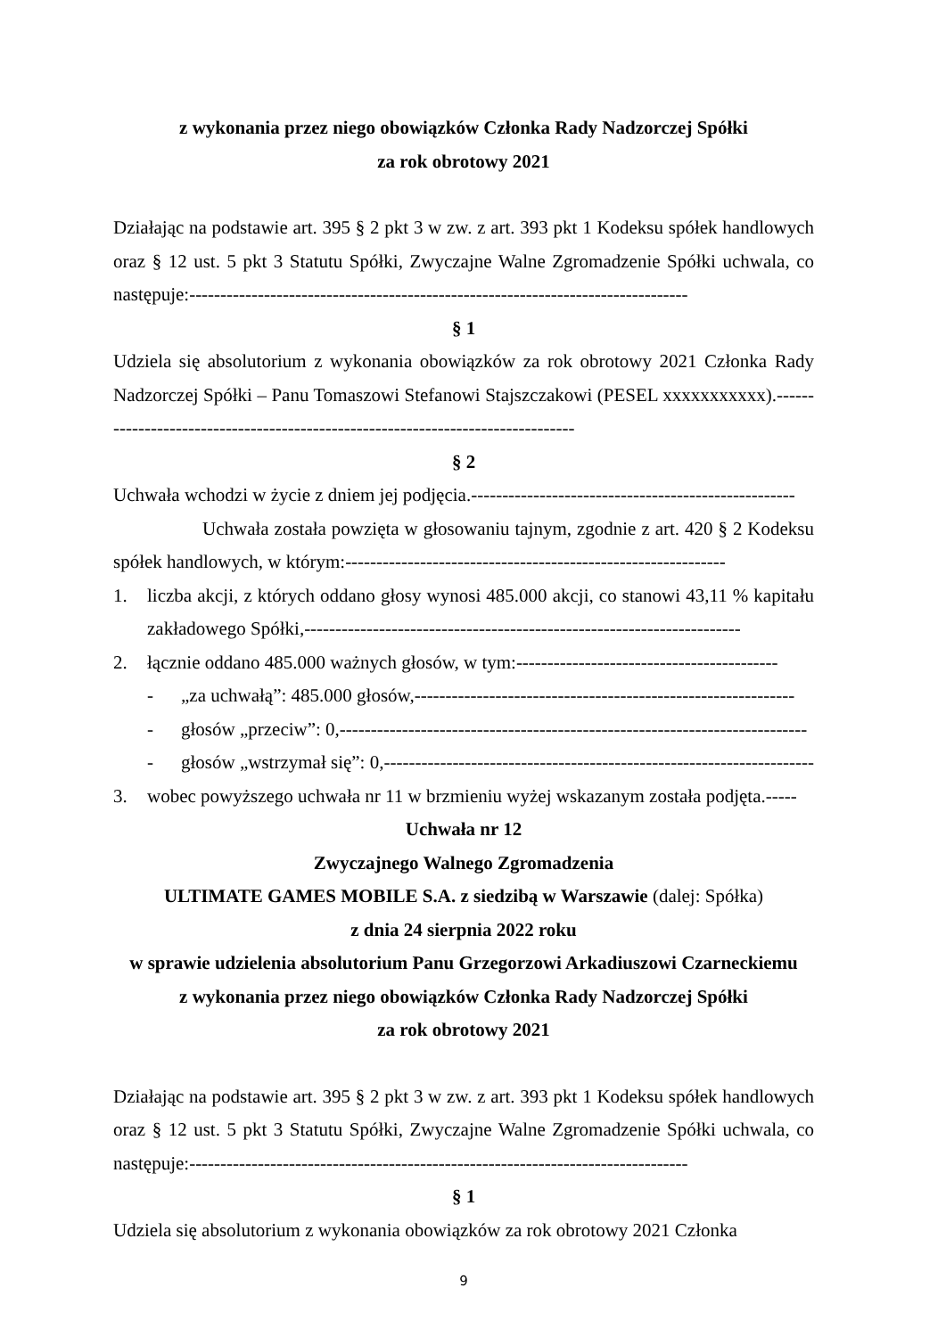z wykonania przez niego obowiązków Członka Rady Nadzorczej Spółki
za rok obrotowy 2021
Działając na podstawie art. 395 § 2 pkt 3 w zw. z art. 393 pkt 1 Kodeksu spółek handlowych oraz § 12 ust. 5 pkt 3 Statutu Spółki, Zwyczajne Walne Zgromadzenie Spółki uchwala, co następuje:--------------------------------------------------------------------------------
§ 1
Udziela się absolutorium z wykonania obowiązków za rok obrotowy 2021 Członka Rady Nadzorczej Spółki – Panu Tomaszowi Stefanowi Stajszczakowi (PESEL xxxxxxxxxxx).--------------------------------------------------------------------------------
§ 2
Uchwała wchodzi w życie z dniem jej podjęcia.----------------------------------------------------
Uchwała została powzięta w głosowaniu tajnym, zgodnie z art. 420 § 2 Kodeksu spółek handlowych, w którym:-------------------------------------------------------------
1. liczba akcji, z których oddano głosy wynosi 485.000 akcji, co stanowi 43,11 % kapitału zakładowego Spółki,----------------------------------------------------------------------
2. łącznie oddano 485.000 ważnych głosów, w tym:------------------------------------------
- „za uchwałą”: 485.000 głosów,-------------------------------------------------------------
- głosów „przeciw”: 0,---------------------------------------------------------------------------
- głosów „wstrzymał się”: 0,---------------------------------------------------------------------
3. wobec powyższego uchwała nr 11 w brzmieniu wyżej wskazanym została podjęta.-----
Uchwała nr 12
Zwyczajnego Walnego Zgromadzenia
ULTIMATE GAMES MOBILE S.A. z siedzibą w Warszawie (dalej: Spółka)
z dnia 24 sierpnia 2022 roku
w sprawie udzielenia absolutorium Panu Grzegorzowi Arkadiuszowi Czarneckiemu
z wykonania przez niego obowiązków Członka Rady Nadzorczej Spółki
za rok obrotowy 2021
Działając na podstawie art. 395 § 2 pkt 3 w zw. z art. 393 pkt 1 Kodeksu spółek handlowych oraz § 12 ust. 5 pkt 3 Statutu Spółki, Zwyczajne Walne Zgromadzenie Spółki uchwala, co następuje:--------------------------------------------------------------------------------
§ 1
Udziela się absolutorium z wykonania obowiązków za rok obrotowy 2021 Członka
9